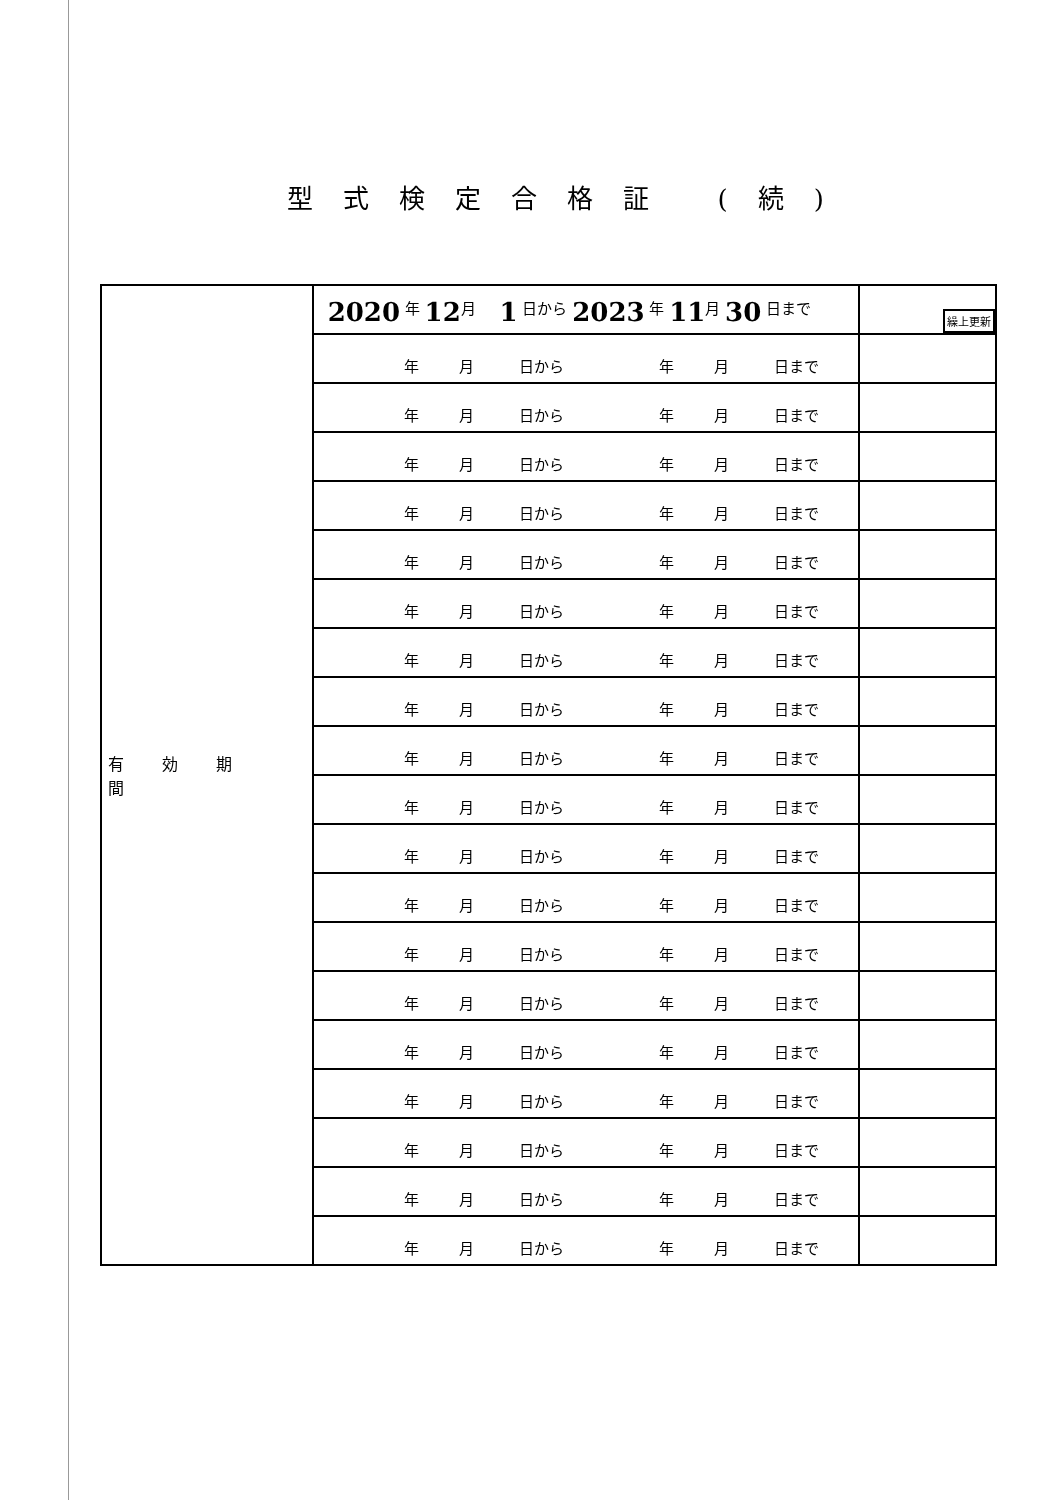型式検定合格証 (続)
| 有効期間 | 2020 年 12 月 1 日から 2023 年 11 月 30 日まで | 繰上更新 |
| | 年 月 日から 年 月 日まで | |
| | 年 月 日から 年 月 日まで | |
| | 年 月 日から 年 月 日まで | |
| | 年 月 日から 年 月 日まで | |
| | 年 月 日から 年 月 日まで | |
| | 年 月 日から 年 月 日まで | |
| | 年 月 日から 年 月 日まで | |
| | 年 月 日から 年 月 日まで | |
| | 年 月 日から 年 月 日まで | |
| | 年 月 日から 年 月 日まで | |
| | 年 月 日から 年 月 日まで | |
| | 年 月 日から 年 月 日まで | |
| | 年 月 日から 年 月 日まで | |
| | 年 月 日から 年 月 日まで | |
| | 年 月 日から 年 月 日まで | |
| | 年 月 日から 年 月 日まで | |
| | 年 月 日から 年 月 日まで | |
| | 年 月 日から 年 月 日まで | |
| | 年 月 日から 年 月 日まで | |